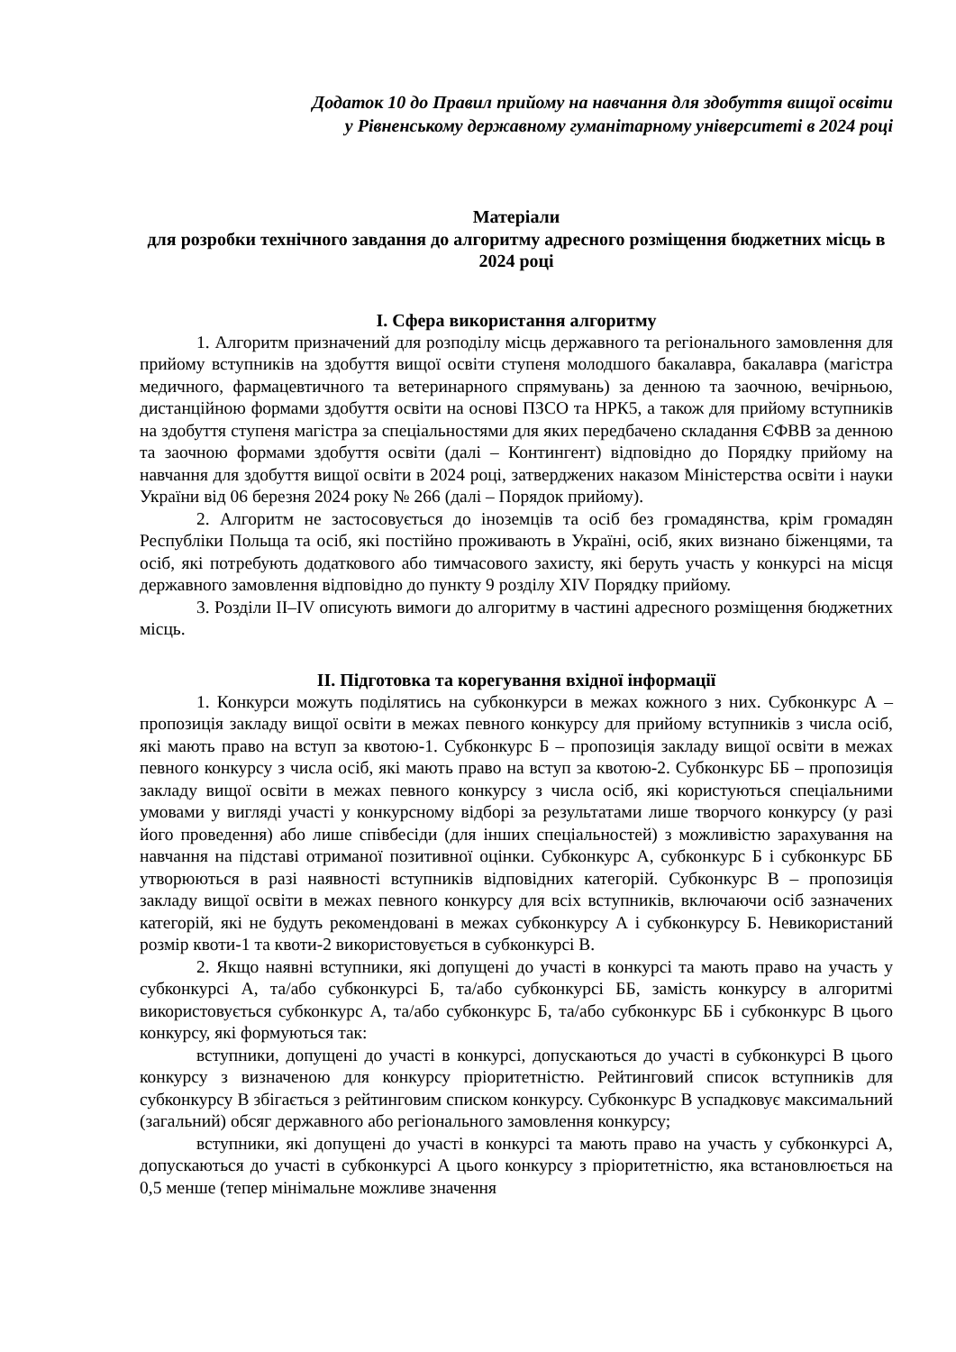Додаток 10 до Правил прийому на навчання для здобуття вищої освіти
у Рівненському державному гуманітарному університеті в 2024 році
Матеріали
для розробки технічного завдання до алгоритму адресного розміщення бюджетних місць в 2024 році
I. Сфера використання алгоритму
1. Алгоритм призначений для розподілу місць державного та регіонального замовлення для прийому вступників на здобуття вищої освіти ступеня молодшого бакалавра, бакалавра (магістра медичного, фармацевтичного та ветеринарного спрямувань) за денною та заочною, вечірньою, дистанційною формами здобуття освіти на основі ПЗСО та НРК5, а також для прийому вступників на здобуття ступеня магістра за спеціальностями для яких передбачено складання ЄФВВ за денною та заочною формами здобуття освіти (далі – Контингент) відповідно до Порядку прийому на навчання для здобуття вищої освіти в 2024 році, затверджених наказом Міністерства освіти і науки України від 06 березня 2024 року № 266 (далі – Порядок прийому).
2. Алгоритм не застосовується до іноземців та осіб без громадянства, крім громадян Республіки Польща та осіб, які постійно проживають в Україні, осіб, яких визнано біженцями, та осіб, які потребують додаткового або тимчасового захисту, які беруть участь у конкурсі на місця державного замовлення відповідно до пункту 9 розділу XIV Порядку прийому.
3. Розділи II–IV описують вимоги до алгоритму в частині адресного розміщення бюджетних місць.
II. Підготовка та корегування вхідної інформації
1. Конкурси можуть поділятись на субконкурси в межах кожного з них. Субконкурс А – пропозиція закладу вищої освіти в межах певного конкурсу для прийому вступників з числа осіб, які мають право на вступ за квотою-1. Субконкурс Б – пропозиція закладу вищої освіти в межах певного конкурсу з числа осіб, які мають право на вступ за квотою-2. Субконкурс ББ – пропозиція закладу вищої освіти в межах певного конкурсу з числа осіб, які користуються спеціальними умовами у вигляді участі у конкурсному відборі за результатами лише творчого конкурсу (у разі його проведення) або лише співбесіди (для інших спеціальностей) з можливістю зарахування на навчання на підставі отриманої позитивної оцінки. Субконкурс А, субконкурс Б і субконкурс ББ утворюються в разі наявності вступників відповідних категорій. Субконкурс В – пропозиція закладу вищої освіти в межах певного конкурсу для всіх вступників, включаючи осіб зазначених категорій, які не будуть рекомендовані в межах субконкурсу А і субконкурсу Б. Невикористаний розмір квоти-1 та квоти-2 використовується в субконкурсі В.
2. Якщо наявні вступники, які допущені до участі в конкурсі та мають право на участь у субконкурсі А, та/або субконкурсі Б, та/або субконкурсі ББ, замість конкурсу в алгоритмі використовується субконкурс А, та/або субконкурс Б, та/або субконкурс ББ і субконкурс В цього конкурсу, які формуються так:
вступники, допущені до участі в конкурсі, допускаються до участі в субконкурсі В цього конкурсу з визначеною для конкурсу пріоритетністю. Рейтинговий список вступників для субконкурсу В збігається з рейтинговим списком конкурсу. Субконкурс В успадковує максимальний (загальний) обсяг державного або регіонального замовлення конкурсу;
вступники, які допущені до участі в конкурсі та мають право на участь у субконкурсі А, допускаються до участі в субконкурсі А цього конкурсу з пріоритетністю, яка встановлюється на 0,5 менше (тепер мінімальне можливе значення